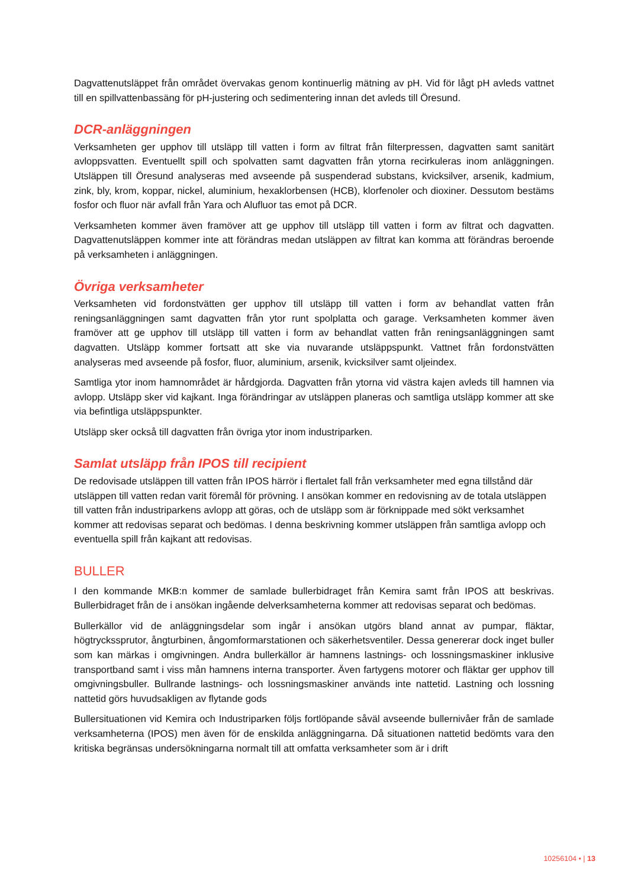Dagvattenutsläppet från området övervakas genom kontinuerlig mätning av pH. Vid för lågt pH avleds vattnet till en spillvattenbassäng för pH-justering och sedimentering innan det avleds till Öresund.
DCR-anläggningen
Verksamheten ger upphov till utsläpp till vatten i form av filtrat från filterpressen, dagvatten samt sanitärt avloppsvatten. Eventuellt spill och spolvatten samt dagvatten från ytorna recirkuleras inom anläggningen. Utsläppen till Öresund analyseras med avseende på suspenderad substans, kvicksilver, arsenik, kadmium, zink, bly, krom, koppar, nickel, aluminium, hexaklorbensen (HCB), klorfenoler och dioxiner. Dessutom bestäms fosfor och fluor när avfall från Yara och Alufluor tas emot på DCR.
Verksamheten kommer även framöver att ge upphov till utsläpp till vatten i form av filtrat och dagvatten. Dagvattenutsläppen kommer inte att förändras medan utsläppen av filtrat kan komma att förändras beroende på verksamheten i anläggningen.
Övriga verksamheter
Verksamheten vid fordonstvätten ger upphov till utsläpp till vatten i form av behandlat vatten från reningsanläggningen samt dagvatten från ytor runt spolplatta och garage. Verksamheten kommer även framöver att ge upphov till utsläpp till vatten i form av behandlat vatten från reningsanläggningen samt dagvatten. Utsläpp kommer fortsatt att ske via nuvarande utsläppspunkt. Vattnet från fordonstvätten analyseras med avseende på fosfor, fluor, aluminium, arsenik, kvicksilver samt oljeindex.
Samtliga ytor inom hamnområdet är hårdgjorda. Dagvatten från ytorna vid västra kajen avleds till hamnen via avlopp. Utsläpp sker vid kajkant. Inga förändringar av utsläppen planeras och samtliga utsläpp kommer att ske via befintliga utsläppspunkter.
Utsläpp sker också till dagvatten från övriga ytor inom industriparken.
Samlat utsläpp från IPOS till recipient
De redovisade utsläppen till vatten från IPOS härrör i flertalet fall från verksamheter med egna tillstånd där utsläppen till vatten redan varit föremål för prövning. I ansökan kommer en redovisning av de totala utsläppen till vatten från industriparkens avlopp att göras, och de utsläpp som är förknippade med sökt verksamhet kommer att redovisas separat och bedömas. I denna beskrivning kommer utsläppen från samtliga avlopp och eventuella spill från kajkant att redovisas.
BULLER
I den kommande MKB:n kommer de samlade bullerbidraget från Kemira samt från IPOS att beskrivas. Bullerbidraget från de i ansökan ingående delverksamheterna kommer att redovisas separat och bedömas.
Bullerkällor vid de anläggningsdelar som ingår i ansökan utgörs bland annat av pumpar, fläktar, högtryckssprutor, ångturbinen, ångomformarstationen och säkerhetsventiler. Dessa genererar dock inget buller som kan märkas i omgivningen. Andra bullerkällor är hamnens lastnings- och lossningsmaskiner inklusive transportband samt i viss mån hamnens interna transporter. Även fartygens motorer och fläktar ger upphov till omgivningsbuller. Bullrande lastnings- och lossningsmaskiner används inte nattetid. Lastning och lossning nattetid görs huvudsakligen av flytande gods
Bullersituationen vid Kemira och Industriparken följs fortlöpande såväl avseende bullernivåer från de samlade verksamheterna (IPOS) men även för de enskilda anläggningarna. Då situationen nattetid bedömts vara den kritiska begränsas undersökningarna normalt till att omfatta verksamheter som är i drift
10256104 • | 13